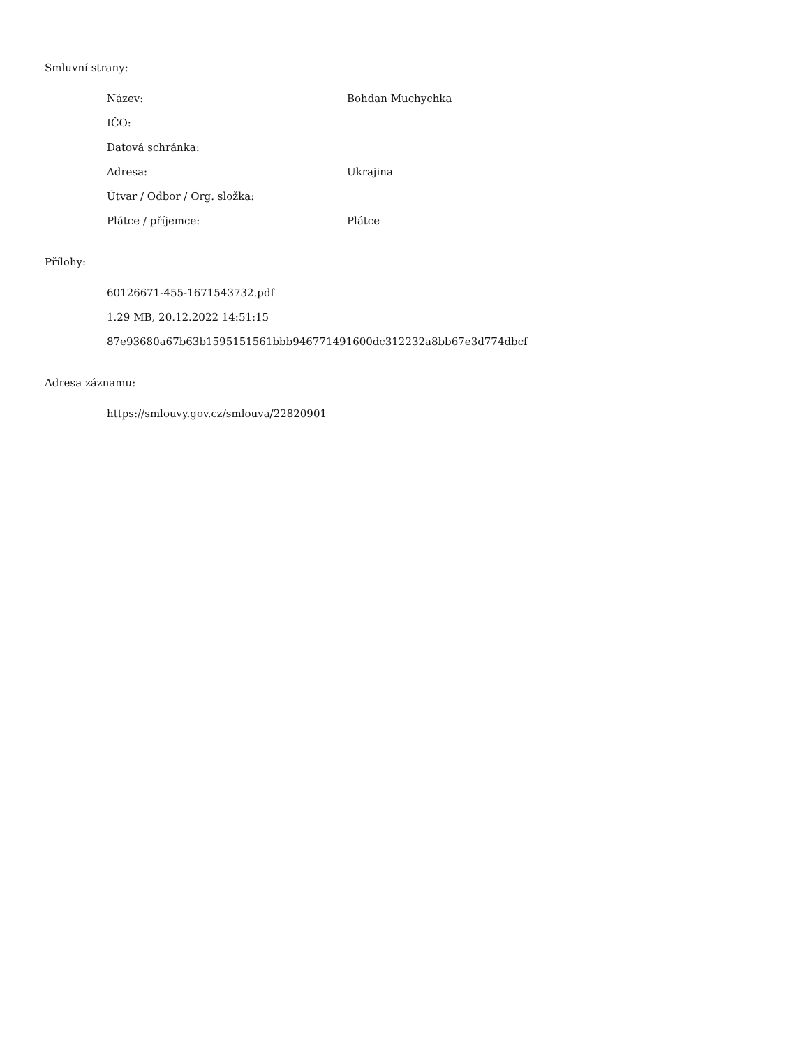Smluvní strany:
| Název: | Bohdan Muchychka |
| IČO: | |
| Datová schránka: | |
| Adresa: | Ukrajina |
| Útvar / Odbor / Org. složka: | |
| Plátce / příjemce: | Plátce |
Přílohy:
| 60126671-455-1671543732.pdf |
| 1.29 MB, 20.12.2022 14:51:15 |
| 87e93680a67b63b1595151561bbb946771491600dc312232a8bb67e3d774dbcf |
Adresa záznamu:
| https://smlouvy.gov.cz/smlouva/22820901 |